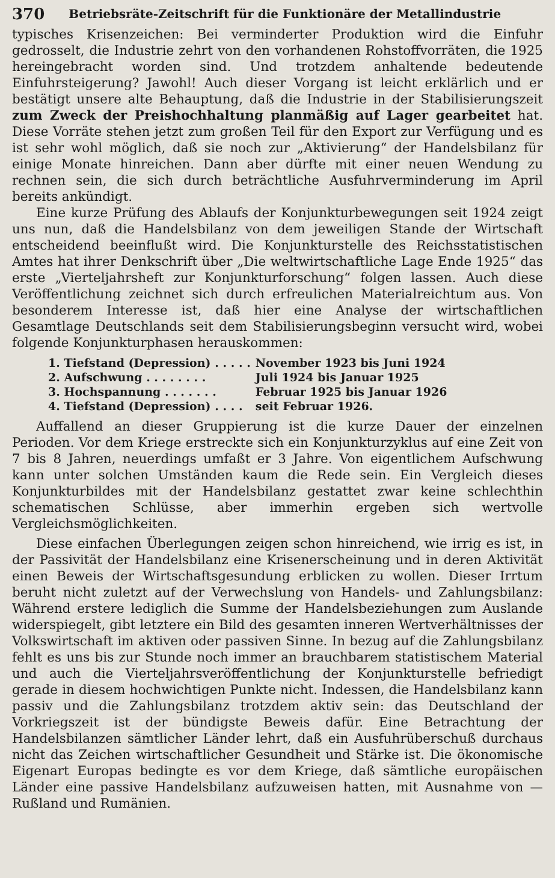370 Betriebsräte-Zeitschrift für die Funktionäre der Metallindustrie
typisches Krisenzeichen: Bei verminderter Produktion wird die Einfuhr gedrosselt, die Industrie zehrt von den vorhandenen Rohstoffvorräten, die 1925 hereingebracht worden sind. Und trotzdem anhaltende bedeutende Einfuhrsteigerung? Jawohl! Auch dieser Vorgang ist leicht erklärlich und er bestätigt unsere alte Behauptung, daß die Industrie in der Stabilisierungszeit zum Zweck der Preishochhaltung planmäßig auf Lager gearbeitet hat. Diese Vorräte stehen jetzt zum großen Teil für den Export zur Verfügung und es ist sehr wohl möglich, daß sie noch zur „Aktivierung“ der Handelsbilanz für einige Monate hinreichen. Dann aber dürfte mit einer neuen Wendung zu rechnen sein, die sich durch beträchtliche Ausfuhrverminderung im April bereits ankündigt.
Eine kurze Prüfung des Ablaufs der Konjunkturbewegungen seit 1924 zeigt uns nun, daß die Handelsbilanz von dem jeweiligen Stande der Wirtschaft entscheidend beeinflußt wird. Die Konjunkturstelle des Reichsstatistischen Amtes hat ihrer Denkschrift über „Die weltwirtschaftliche Lage Ende 1925“ das erste „Vierteljahrsheft zur Konjunkturforschung“ folgen lassen. Auch diese Veröffentlichung zeichnet sich durch erfreulichen Materialreichtum aus. Von besonderem Interesse ist, daß hier eine Analyse der wirtschaftlichen Gesamtlage Deutschlands seit dem Stabilisierungsbeginn versucht wird, wobei folgende Konjunkturphasen herauskommen:
| 1. Tiefstand (Depression) . . . . . | November 1923 bis Juni 1924 |
| 2. Aufschwung . . . . . . . . | Juli 1924 bis Januar 1925 |
| 3. Hochspannung . . . . . . . | Februar 1925 bis Januar 1926 |
| 4. Tiefstand (Depression) . . . . | seit Februar 1926. |
Auffallend an dieser Gruppierung ist die kurze Dauer der einzelnen Perioden. Vor dem Kriege erstreckte sich ein Konjunkturzyklus auf eine Zeit von 7 bis 8 Jahren, neuerdings umfaßt er 3 Jahre. Von eigentlichem Aufschwung kann unter solchen Umständen kaum die Rede sein. Ein Vergleich dieses Konjunkturbildes mit der Handelsbilanz gestattet zwar keine schlechthin schematischen Schlüsse, aber immerhin ergeben sich wertvolle Vergleichsmöglichkeiten.
Diese einfachen Überlegungen zeigen schon hinreichend, wie irrig es ist, in der Passivität der Handelsbilanz eine Krisenerscheinung und in deren Aktivität einen Beweis der Wirtschaftsgesundung erblicken zu wollen. Dieser Irrtum beruht nicht zuletzt auf der Verwechslung von Handels- und Zahlungsbilanz: Während erstere lediglich die Summe der Handelsbeziehungen zum Auslande widerspiegelt, gibt letztere ein Bild des gesamten inneren Wertverhältnisses der Volkswirtschaft im aktiven oder passiven Sinne. In bezug auf die Zahlungsbilanz fehlt es uns bis zur Stunde noch immer an brauchbarem statistischem Material und auch die Vierteljahrsveröffentlichung der Konjunkturstelle befriedigt gerade in diesem hochwichtigen Punkte nicht. Indessen, die Handelsbilanz kann passiv und die Zahlungsbilanz trotzdem aktiv sein: das Deutschland der Vorkriegszeit ist der bündigste Beweis dafür. Eine Betrachtung der Handelsbilanzen sämtlicher Länder lehrt, daß ein Ausfuhrüberschuß durchaus nicht das Zeichen wirtschaftlicher Gesundheit und Stärke ist. Die ökonomische Eigenart Europas bedingte es vor dem Kriege, daß sämtliche europäischen Länder eine passive Handelsbilanz aufzuweisen hatten, mit Ausnahme von — Rußland und Rumänien.